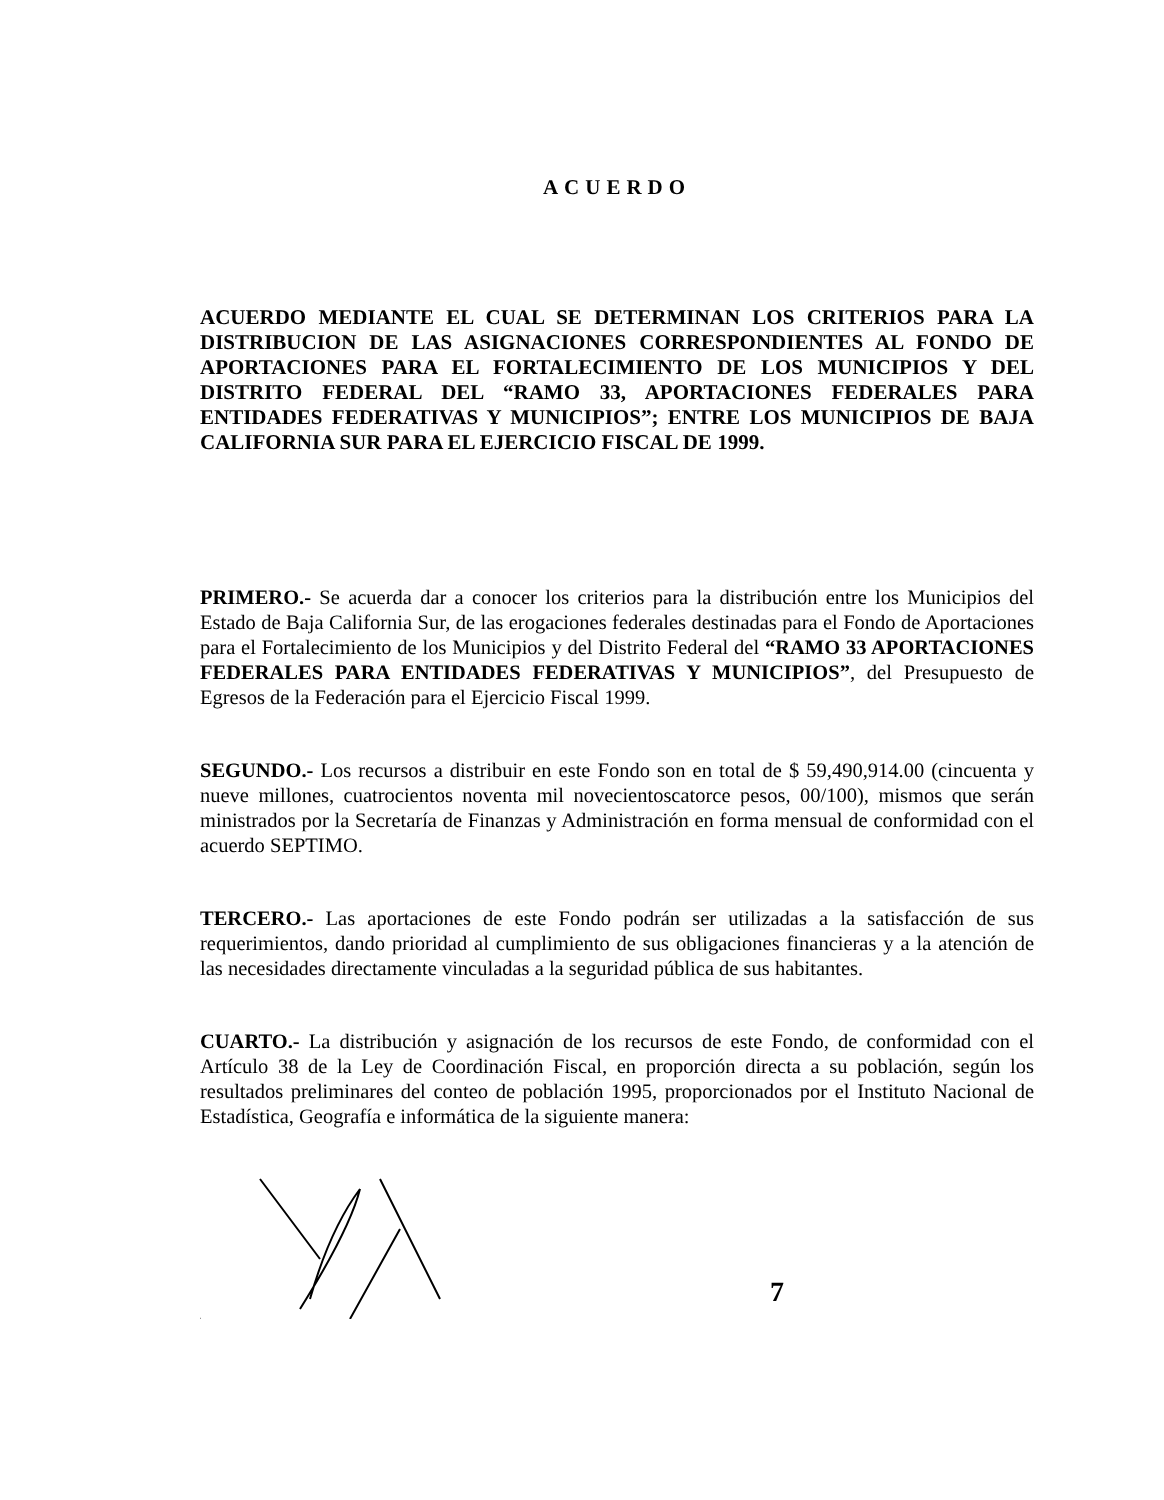ACUERDO
ACUERDO MEDIANTE EL CUAL SE DETERMINAN LOS CRITERIOS PARA LA DISTRIBUCION DE LAS ASIGNACIONES CORRESPONDIENTES AL FONDO DE APORTACIONES PARA EL FORTALECIMIENTO DE LOS MUNICIPIOS Y DEL DISTRITO FEDERAL DEL “RAMO 33, APORTACIONES FEDERALES PARA ENTIDADES FEDERATIVAS Y MUNICIPIOS”; ENTRE LOS MUNICIPIOS DE BAJA CALIFORNIA SUR PARA EL EJERCICIO FISCAL DE 1999.
PRIMERO.- Se acuerda dar a conocer los criterios para la distribución entre los Municipios del Estado de Baja California Sur, de las erogaciones federales destinadas para el Fondo de Aportaciones para el Fortalecimiento de los Municipios y del Distrito Federal del “RAMO 33 APORTACIONES FEDERALES PARA ENTIDADES FEDERATIVAS Y MUNICIPIOS”, del Presupuesto de Egresos de la Federación para el Ejercicio Fiscal 1999.
SEGUNDO.- Los recursos a distribuir en este Fondo son en total de $ 59,490,914.00 (cincuenta y nueve millones, cuatrocientos noventa mil novecientoscatorce pesos, 00/100), mismos que serán ministrados por la Secretaría de Finanzas y Administración en forma mensual de conformidad con el acuerdo SEPTIMO.
TERCERO.- Las aportaciones de este Fondo podrán ser utilizadas a la satisfacción de sus requerimientos, dando prioridad al cumplimiento de sus obligaciones financieras y a la atención de las necesidades directamente vinculadas a la seguridad pública de sus habitantes.
CUARTO.- La distribución y asignación de los recursos de este Fondo, de conformidad con el Artículo 38 de la Ley de Coordinación Fiscal, en proporción directa a su población, según los resultados preliminares del conteo de población 1995, proporcionados por el Instituto Nacional de Estadística, Geografía e informática de la siguiente manera:
7